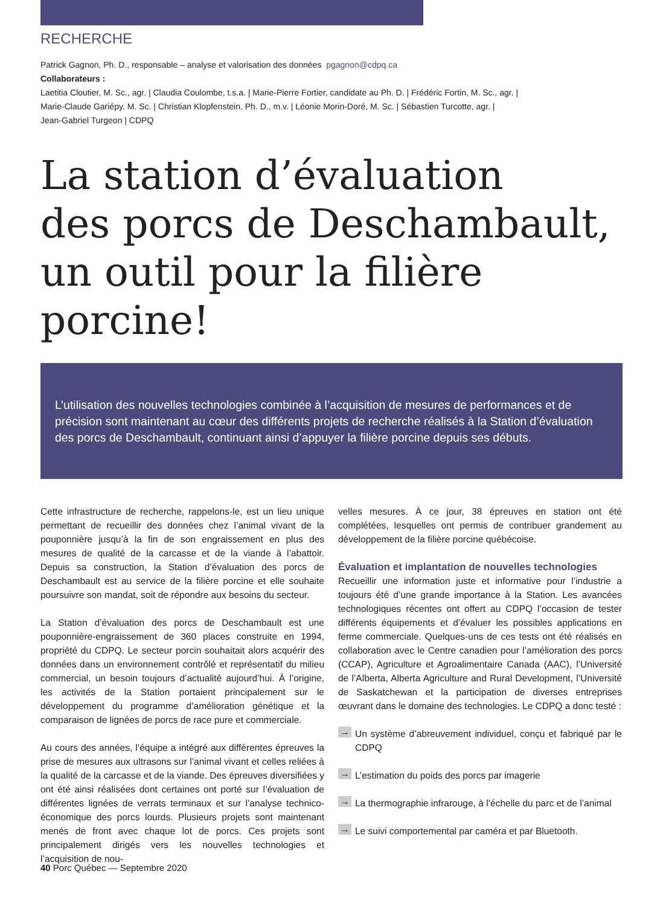RECHERCHE
Patrick Gagnon, Ph. D., responsable – analyse et valorisation des données pgagnon@cdpq.ca
Collaborateurs :
Laetitia Cloutier, M. Sc., agr. | Claudia Coulombe, t.s.a. | Marie-Pierre Fortier, candidate au Ph. D. | Frédéric Fortin, M. Sc., agr. |
Marie-Claude Gariépy, M. Sc. | Christian Klopfenstein, Ph. D., m.v. | Léonie Morin-Doré, M. Sc. | Sébastien Turcotte, agr. |
Jean-Gabriel Turgeon | CDPQ
La station d’évaluation
des porcs de Deschambault,
un outil pour la filière porcine!
L’utilisation des nouvelles technologies combinée à l’acquisition de mesures de performances et de précision sont maintenant au cœur des différents projets de recherche réalisés à la Station d’évaluation des porcs de Deschambault, continuant ainsi d’appuyer la filière porcine depuis ses débuts.
Cette infrastructure de recherche, rappelons-le, est un lieu unique permettant de recueillir des données chez l’animal vivant de la pouponnière jusqu’à la fin de son engraissement en plus des mesures de qualité de la carcasse et de la viande à l’abattoir. Depuis sa construction, la Station d’évaluation des porcs de Deschambault est au service de la filière porcine et elle souhaite poursuivre son mandat, soit de répondre aux besoins du secteur.
La Station d’évaluation des porcs de Deschambault est une pouponnière-engraissement de 360 places construite en 1994, propriété du CDPQ. Le secteur porcin souhaitait alors acquérir des données dans un environnement contrôlé et représentatif du milieu commercial, un besoin toujours d’actualité aujourd’hui. À l’origine, les activités de la Station portaient principalement sur le développement du programme d’amélioration génétique et la comparaison de lignées de porcs de race pure et commerciale.
Au cours des années, l’équipe a intégré aux différentes épreuves la prise de mesures aux ultrasons sur l’animal vivant et celles reliées à la qualité de la carcasse et de la viande. Des épreuves diversifiées y ont été ainsi réalisées dont certaines ont porté sur l’évaluation de différentes lignées de verrats terminaux et sur l’analyse technico-économique des porcs lourds. Plusieurs projets sont maintenant menés de front avec chaque lot de porcs. Ces projets sont principalement dirigés vers les nouvelles technologies et l’acquisition de nou-
velles mesures. À ce jour, 38 épreuves en station ont été complétées, lesquelles ont permis de contribuer grandement au développement de la filière porcine québécoise.
Évaluation et implantation de nouvelles technologies
Recueillir une information juste et informative pour l’industrie a toujours été d’une grande importance à la Station. Les avancées technologiques récentes ont offert au CDPQ l’occasion de tester différents équipements et d’évaluer les possibles applications en ferme commerciale. Quelques-uns de ces tests ont été réalisés en collaboration avec le Centre canadien pour l’amélioration des porcs (CCAP), Agriculture et Agroalimentaire Canada (AAC), l’Université de l’Alberta, Alberta Agriculture and Rural Development, l’Université de Saskatchewan et la participation de diverses entreprises œuvrant dans le domaine des technologies. Le CDPQ a donc testé :
→ Un système d’abreuvement individuel, conçu et fabriqué par le CDPQ
→ L’estimation du poids des porcs par imagerie
→ La thermographie infrarouge, à l’échelle du parc et de l’animal
→ Le suivi comportemental par caméra et par Bluetooth.
40 Porc Québec — Septembre 2020